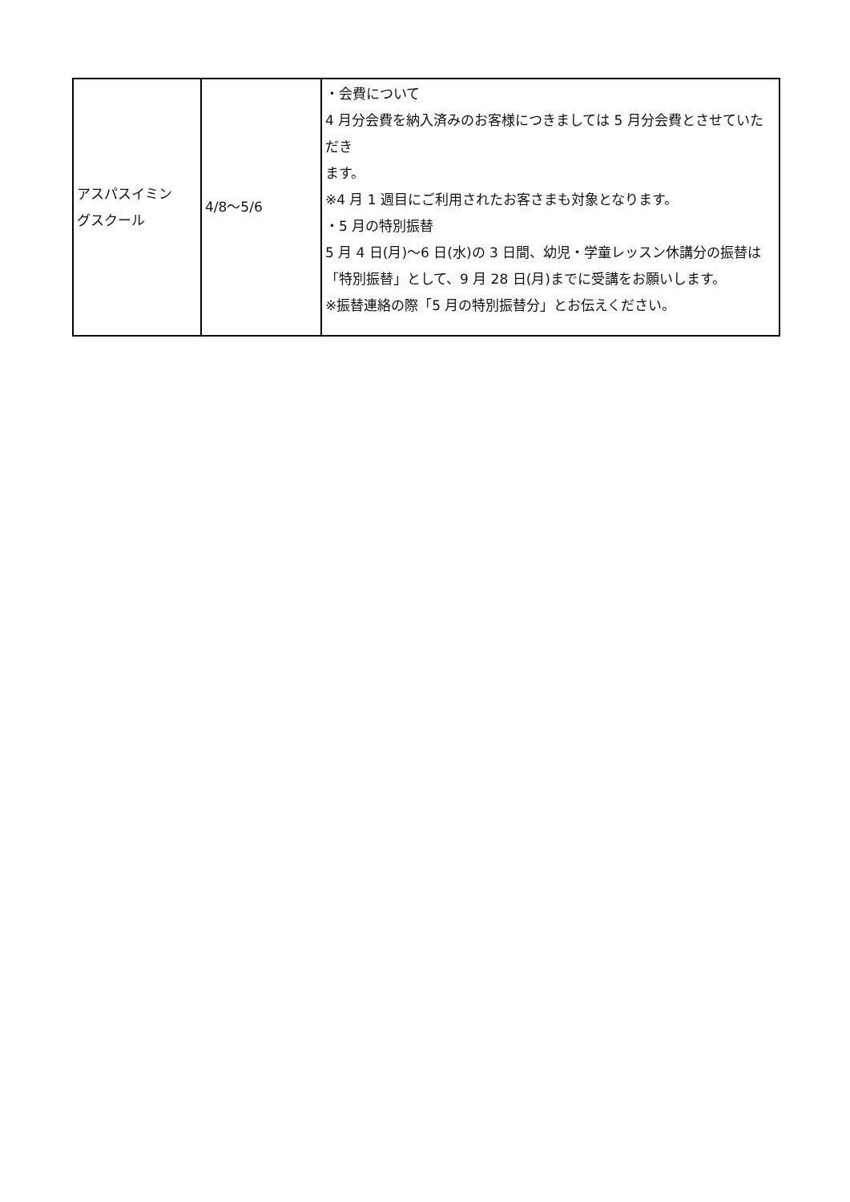| アスパスイミン グスクール | 4/8～5/6 | ・会費について 4 月分会費を納入済みのお客様につきましては 5 月分会費とさせていただき ます。 ※4 月 1 週目にご利用されたお客さまも対象となります。 ・5 月の特別振替 5 月 4 日(月)～6 日(水)の 3 日間、幼児・学童レッスン休講分の振替は 「特別振替」として、9 月 28 日(月)までに受講をお願いします。 ※振替連絡の際「5 月の特別振替分」とお伝えください。 |